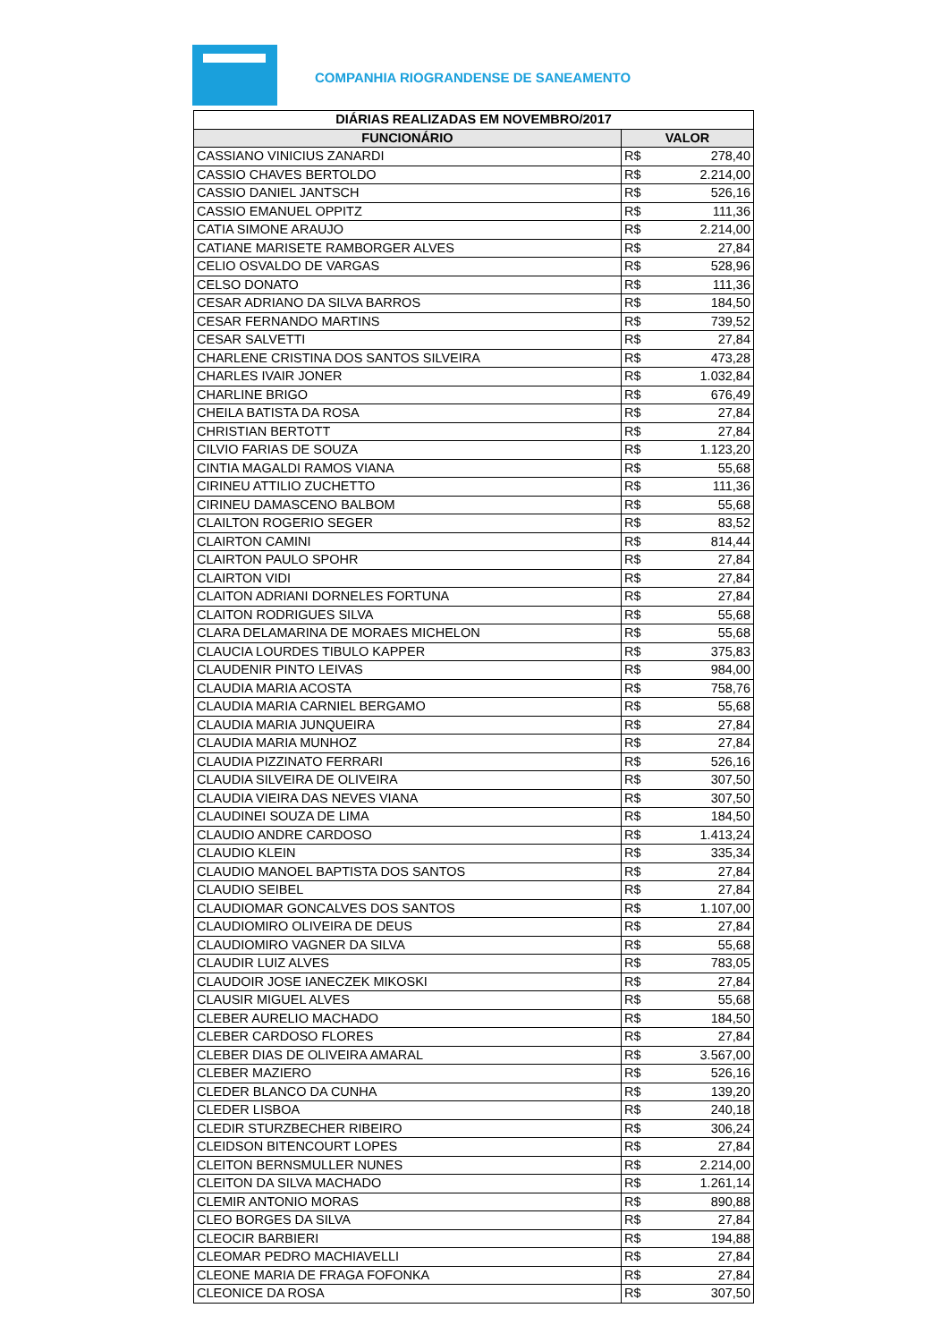COMPANHIA RIOGRANDENSE DE SANEAMENTO
| DIÁRIAS REALIZADAS EM NOVEMBRO/2017 | | |
| --- | --- | --- |
| FUNCIONÁRIO | VALOR | |
| CASSIANO VINICIUS ZANARDI | R$ | 278,40 |
| CASSIO CHAVES BERTOLDO | R$ | 2.214,00 |
| CASSIO DANIEL JANTSCH | R$ | 526,16 |
| CASSIO EMANUEL OPPITZ | R$ | 111,36 |
| CATIA SIMONE ARAUJO | R$ | 2.214,00 |
| CATIANE MARISETE RAMBORGER ALVES | R$ | 27,84 |
| CELIO OSVALDO DE VARGAS | R$ | 528,96 |
| CELSO DONATO | R$ | 111,36 |
| CESAR ADRIANO DA SILVA BARROS | R$ | 184,50 |
| CESAR FERNANDO MARTINS | R$ | 739,52 |
| CESAR SALVETTI | R$ | 27,84 |
| CHARLENE CRISTINA DOS SANTOS SILVEIRA | R$ | 473,28 |
| CHARLES IVAIR JONER | R$ | 1.032,84 |
| CHARLINE BRIGO | R$ | 676,49 |
| CHEILA BATISTA DA ROSA | R$ | 27,84 |
| CHRISTIAN BERTOTT | R$ | 27,84 |
| CILVIO FARIAS DE SOUZA | R$ | 1.123,20 |
| CINTIA MAGALDI RAMOS VIANA | R$ | 55,68 |
| CIRINEU ATTILIO ZUCHETTO | R$ | 111,36 |
| CIRINEU DAMASCENO BALBOM | R$ | 55,68 |
| CLAILTON ROGERIO SEGER | R$ | 83,52 |
| CLAIRTON CAMINI | R$ | 814,44 |
| CLAIRTON PAULO SPOHR | R$ | 27,84 |
| CLAIRTON VIDI | R$ | 27,84 |
| CLAITON ADRIANI DORNELES FORTUNA | R$ | 27,84 |
| CLAITON RODRIGUES SILVA | R$ | 55,68 |
| CLARA DELAMARINA DE MORAES MICHELON | R$ | 55,68 |
| CLAUCIA LOURDES TIBULO KAPPER | R$ | 375,83 |
| CLAUDENIR PINTO LEIVAS | R$ | 984,00 |
| CLAUDIA MARIA ACOSTA | R$ | 758,76 |
| CLAUDIA MARIA CARNIEL BERGAMO | R$ | 55,68 |
| CLAUDIA MARIA JUNQUEIRA | R$ | 27,84 |
| CLAUDIA MARIA MUNHOZ | R$ | 27,84 |
| CLAUDIA PIZZINATO FERRARI | R$ | 526,16 |
| CLAUDIA SILVEIRA DE OLIVEIRA | R$ | 307,50 |
| CLAUDIA VIEIRA DAS NEVES VIANA | R$ | 307,50 |
| CLAUDINEI SOUZA DE LIMA | R$ | 184,50 |
| CLAUDIO ANDRE CARDOSO | R$ | 1.413,24 |
| CLAUDIO KLEIN | R$ | 335,34 |
| CLAUDIO MANOEL BAPTISTA DOS SANTOS | R$ | 27,84 |
| CLAUDIO SEIBEL | R$ | 27,84 |
| CLAUDIOMAR GONCALVES DOS SANTOS | R$ | 1.107,00 |
| CLAUDIOMIRO OLIVEIRA DE DEUS | R$ | 27,84 |
| CLAUDIOMIRO VAGNER DA SILVA | R$ | 55,68 |
| CLAUDIR LUIZ ALVES | R$ | 783,05 |
| CLAUDOIR JOSE IANECZEK MIKOSKI | R$ | 27,84 |
| CLAUSIR MIGUEL ALVES | R$ | 55,68 |
| CLEBER AURELIO MACHADO | R$ | 184,50 |
| CLEBER CARDOSO FLORES | R$ | 27,84 |
| CLEBER DIAS DE OLIVEIRA AMARAL | R$ | 3.567,00 |
| CLEBER MAZIERO | R$ | 526,16 |
| CLEDER BLANCO DA CUNHA | R$ | 139,20 |
| CLEDER LISBOA | R$ | 240,18 |
| CLEDIR STURZBECHER RIBEIRO | R$ | 306,24 |
| CLEIDSON BITENCOURT LOPES | R$ | 27,84 |
| CLEITON BERNSMULLER NUNES | R$ | 2.214,00 |
| CLEITON DA SILVA MACHADO | R$ | 1.261,14 |
| CLEMIR ANTONIO MORAS | R$ | 890,88 |
| CLEO BORGES DA SILVA | R$ | 27,84 |
| CLEOCIR BARBIERI | R$ | 194,88 |
| CLEOMAR PEDRO MACHIAVELLI | R$ | 27,84 |
| CLEONE MARIA DE FRAGA FOFONKA | R$ | 27,84 |
| CLEONICE DA ROSA | R$ | 307,50 |